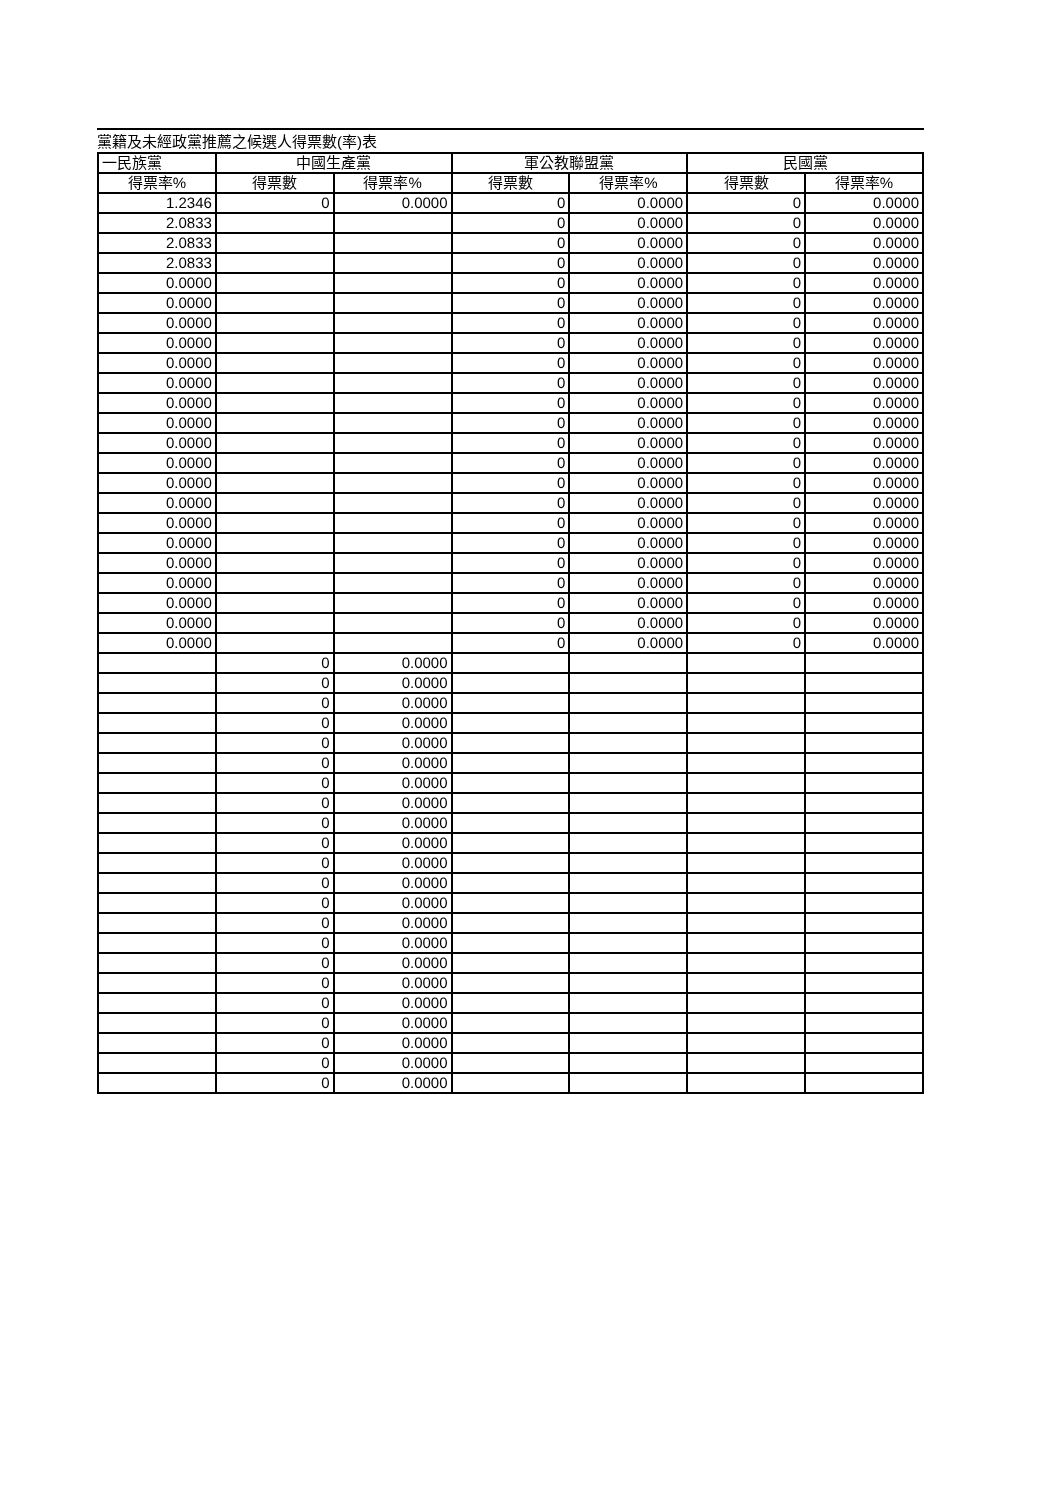黨籍及未經政黨推薦之候選人得票數(率)表
| 一民族黨 | 中國生產黨 | | 軍公教聯盟黨 | | 民國黨 | |
| --- | --- | --- | --- | --- | --- | --- |
| 得票率% | 得票數 | 得票率% | 得票數 | 得票率% | 得票數 | 得票率% |
| 1.2346 | 0 | 0.0000 | 0 | 0.0000 | 0 | 0.0000 |
| 2.0833 | | | 0 | 0.0000 | 0 | 0.0000 |
| 2.0833 | | | 0 | 0.0000 | 0 | 0.0000 |
| 2.0833 | | | 0 | 0.0000 | 0 | 0.0000 |
| 0.0000 | | | 0 | 0.0000 | 0 | 0.0000 |
| 0.0000 | | | 0 | 0.0000 | 0 | 0.0000 |
| 0.0000 | | | 0 | 0.0000 | 0 | 0.0000 |
| 0.0000 | | | 0 | 0.0000 | 0 | 0.0000 |
| 0.0000 | | | 0 | 0.0000 | 0 | 0.0000 |
| 0.0000 | | | 0 | 0.0000 | 0 | 0.0000 |
| 0.0000 | | | 0 | 0.0000 | 0 | 0.0000 |
| 0.0000 | | | 0 | 0.0000 | 0 | 0.0000 |
| 0.0000 | | | 0 | 0.0000 | 0 | 0.0000 |
| 0.0000 | | | 0 | 0.0000 | 0 | 0.0000 |
| 0.0000 | | | 0 | 0.0000 | 0 | 0.0000 |
| 0.0000 | | | 0 | 0.0000 | 0 | 0.0000 |
| 0.0000 | | | 0 | 0.0000 | 0 | 0.0000 |
| 0.0000 | | | 0 | 0.0000 | 0 | 0.0000 |
| 0.0000 | | | 0 | 0.0000 | 0 | 0.0000 |
| 0.0000 | | | 0 | 0.0000 | 0 | 0.0000 |
| 0.0000 | | | 0 | 0.0000 | 0 | 0.0000 |
| 0.0000 | | | 0 | 0.0000 | 0 | 0.0000 |
| 0.0000 | | | 0 | 0.0000 | 0 | 0.0000 |
| | 0 | 0.0000 | | | | |
| | 0 | 0.0000 | | | | |
| | 0 | 0.0000 | | | | |
| | 0 | 0.0000 | | | | |
| | 0 | 0.0000 | | | | |
| | 0 | 0.0000 | | | | |
| | 0 | 0.0000 | | | | |
| | 0 | 0.0000 | | | | |
| | 0 | 0.0000 | | | | |
| | 0 | 0.0000 | | | | |
| | 0 | 0.0000 | | | | |
| | 0 | 0.0000 | | | | |
| | 0 | 0.0000 | | | | |
| | 0 | 0.0000 | | | | |
| | 0 | 0.0000 | | | | |
| | 0 | 0.0000 | | | | |
| | 0 | 0.0000 | | | | |
| | 0 | 0.0000 | | | | |
| | 0 | 0.0000 | | | | |
| | 0 | 0.0000 | | | | |
| | 0 | 0.0000 | | | | |
| | 0 | 0.0000 | | | | |